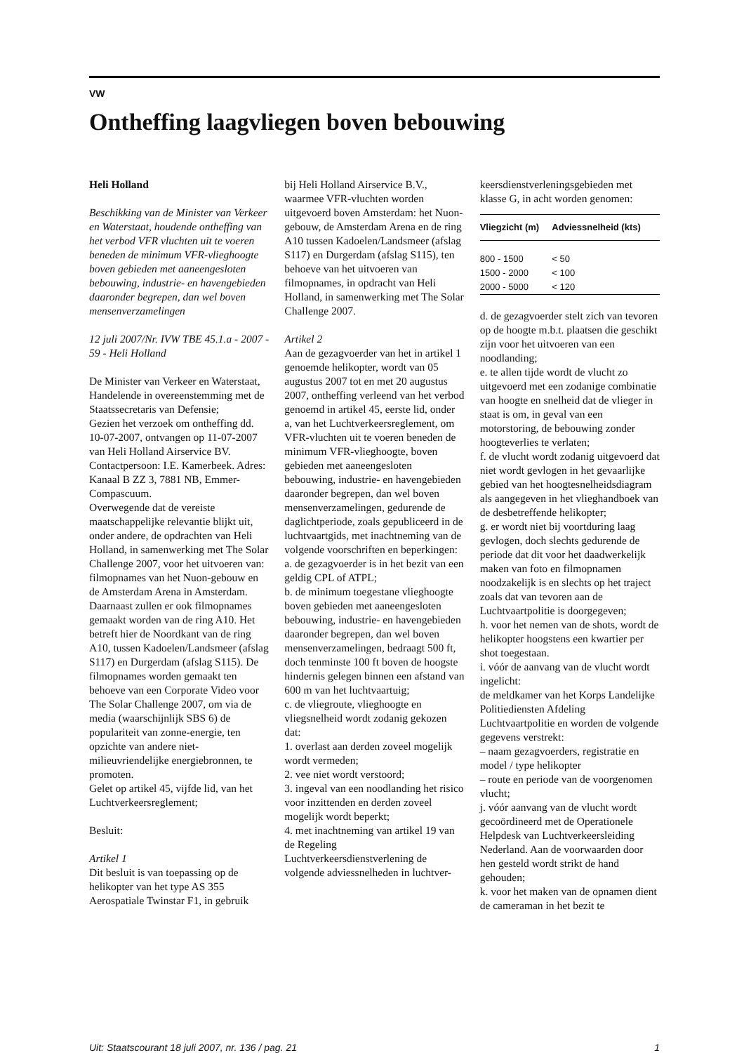VW
Ontheffing laagvliegen boven bebouwing
Heli Holland
Beschikking van de Minister van Verkeer en Waterstaat, houdende ontheffing van het verbod VFR vluchten uit te voeren beneden de minimum VFR-vlieghoogte boven gebieden met aaneengesloten bebouwing, industrie- en havengebieden daaronder begrepen, dan wel boven mensenverzamelingen
12 juli 2007/Nr. IVW TBE 45.1.a - 2007 - 59 - Heli Holland
De Minister van Verkeer en Waterstaat,
Handelende in overeenstemming met de Staatssecretaris van Defensie;
Gezien het verzoek om ontheffing dd. 10-07-2007, ontvangen op 11-07-2007 van Heli Holland Airservice BV. Contactpersoon: I.E. Kamerbeek. Adres: Kanaal B ZZ 3, 7881 NB, Emmer-Compascuum.
Overwegende dat de vereiste maatschappelijke relevantie blijkt uit, onder andere, de opdrachten van Heli Holland, in samenwerking met The Solar Challenge 2007, voor het uitvoeren van: filmopnames van het Nuon-gebouw en de Amsterdam Arena in Amsterdam. Daarnaast zullen er ook filmopnames gemaakt worden van de ring A10. Het betreft hier de Noordkant van de ring A10, tussen Kadoelen/Landsmeer (afslag S117) en Durgerdam (afslag S115). De filmopnames worden gemaakt ten behoeve van een Corporate Video voor The Solar Challenge 2007, om via de media (waarschijnlijk SBS 6) de populariteit van zonne-energie, ten opzichte van andere niet-milieuvriendelijke energiebronnen, te promoten.
Gelet op artikel 45, vijfde lid, van het Luchtverkeersreglement;
Besluit:
Artikel 1
Dit besluit is van toepassing op de helikopter van het type AS 355 Aerospatiale Twinstar F1, in gebruik
bij Heli Holland Airservice B.V., waarmee VFR-vluchten worden uitgevoerd boven Amsterdam: het Nuon-gebouw, de Amsterdam Arena en de ring A10 tussen Kadoelen/Landsmeer (afslag S117) en Durgerdam (afslag S115), ten behoeve van het uitvoeren van filmopnames, in opdracht van Heli Holland, in samenwerking met The Solar Challenge 2007.
Artikel 2
Aan de gezagvoerder van het in artikel 1 genoemde helikopter, wordt van 05 augustus 2007 tot en met 20 augustus 2007, ontheffing verleend van het verbod genoemd in artikel 45, eerste lid, onder a, van het Luchtverkeersreglement, om VFR-vluchten uit te voeren beneden de minimum VFR-vlieghoogte, boven gebieden met aaneengesloten bebouwing, industrie- en havengebieden daaronder begrepen, dan wel boven mensenverzamelingen, gedurende de daglichtperiode, zoals gepubliceerd in de luchtvaartgids, met inachtneming van de volgende voorschriften en beperkingen:
a. de gezagvoerder is in het bezit van een geldig CPL of ATPL;
b. de minimum toegestane vlieghoogte boven gebieden met aaneengesloten bebouwing, industrie- en havengebieden daaronder begrepen, dan wel boven mensenverzamelingen, bedraagt 500 ft, doch tenminste 100 ft boven de hoogste hindernis gelegen binnen een afstand van 600 m van het luchtvaartuig;
c. de vliegroute, vlieghoogte en vliegsnelheid wordt zodanig gekozen dat:
1. overlast aan derden zoveel mogelijk wordt vermeden;
2. vee niet wordt verstoord;
3. ingeval van een noodlanding het risico voor inzittenden en derden zoveel mogelijk wordt beperkt;
4. met inachtneming van artikel 19 van de Regeling Luchtverkeersdienstverlening de volgende adviessnelheden in luchtver-
keersdienstverleningsgebieden met klasse G, in acht worden genomen:
| Vliegzicht (m) | Adviessnelheid (kts) |
| --- | --- |
| 800 - 1500 | < 50 |
| 1500 - 2000 | < 100 |
| 2000 - 5000 | < 120 |
d. de gezagvoerder stelt zich van tevoren op de hoogte m.b.t. plaatsen die geschikt zijn voor het uitvoeren van een noodlanding;
e. te allen tijde wordt de vlucht zo uitgevoerd met een zodanige combinatie van hoogte en snelheid dat de vlieger in staat is om, in geval van een motorstoring, de bebouwing zonder hoogteverlies te verlaten;
f. de vlucht wordt zodanig uitgevoerd dat niet wordt gevlogen in het gevaarlijke gebied van het hoogtesnelheidsdiagram als aangegeven in het vlieghandboek van de desbetreffende helikopter;
g. er wordt niet bij voortduring laag gevlogen, doch slechts gedurende de periode dat dit voor het daadwerkelijk maken van foto en filmopnamen noodzakelijk is en slechts op het traject zoals dat van tevoren aan de Luchtvaartpolitie is doorgegeven;
h. voor het nemen van de shots, wordt de helikopter hoogstens een kwartier per shot toegestaan.
i. vóór de aanvang van de vlucht wordt ingelicht:
de meldkamer van het Korps Landelijke Politiediensten Afdeling Luchtvaartpolitie en worden de volgende gegevens verstrekt:
– naam gezagvoerders, registratie en model / type helikopter
– route en periode van de voorgenomen vlucht;
j. vóór aanvang van de vlucht wordt gecoördineerd met de Operationele Helpdesk van Luchtverkeersleiding Nederland. Aan de voorwaarden door hen gesteld wordt strikt de hand gehouden;
k. voor het maken van de opnamen dient de cameraman in het bezit te
Uit: Staatscourant 18 juli 2007, nr. 136 / pag. 21 1